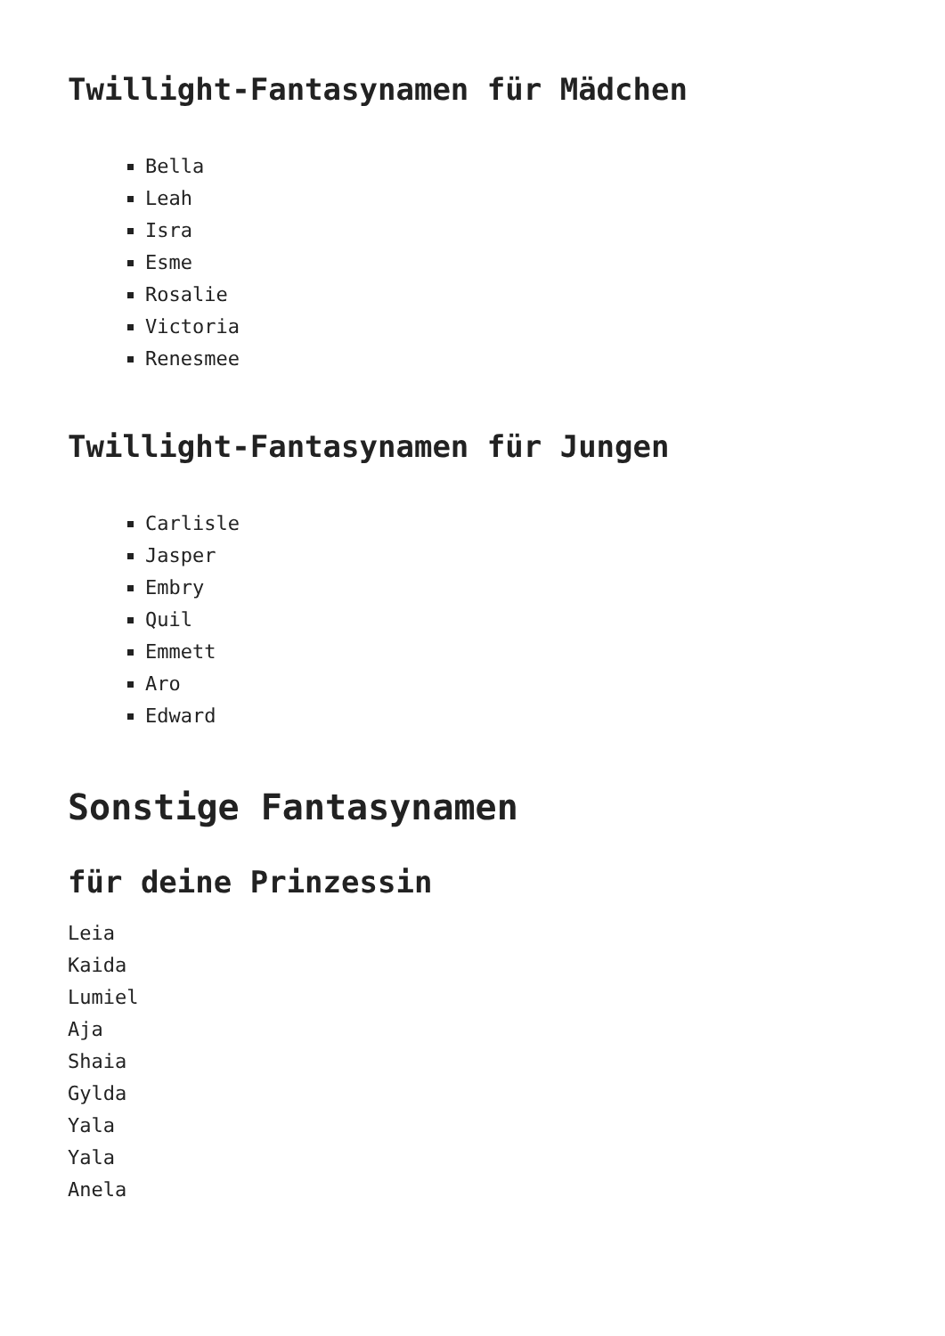Twillight-Fantasynamen für Mädchen
Bella
Leah
Isra
Esme
Rosalie
Victoria
Renesmee
Twillight-Fantasynamen für Jungen
Carlisle
Jasper
Embry
Quil
Emmett
Aro
Edward
Sonstige Fantasynamen
für deine Prinzessin
Leia
Kaida
Lumiel
Aja
Shaia
Gylda
Yala
Yala
Anela